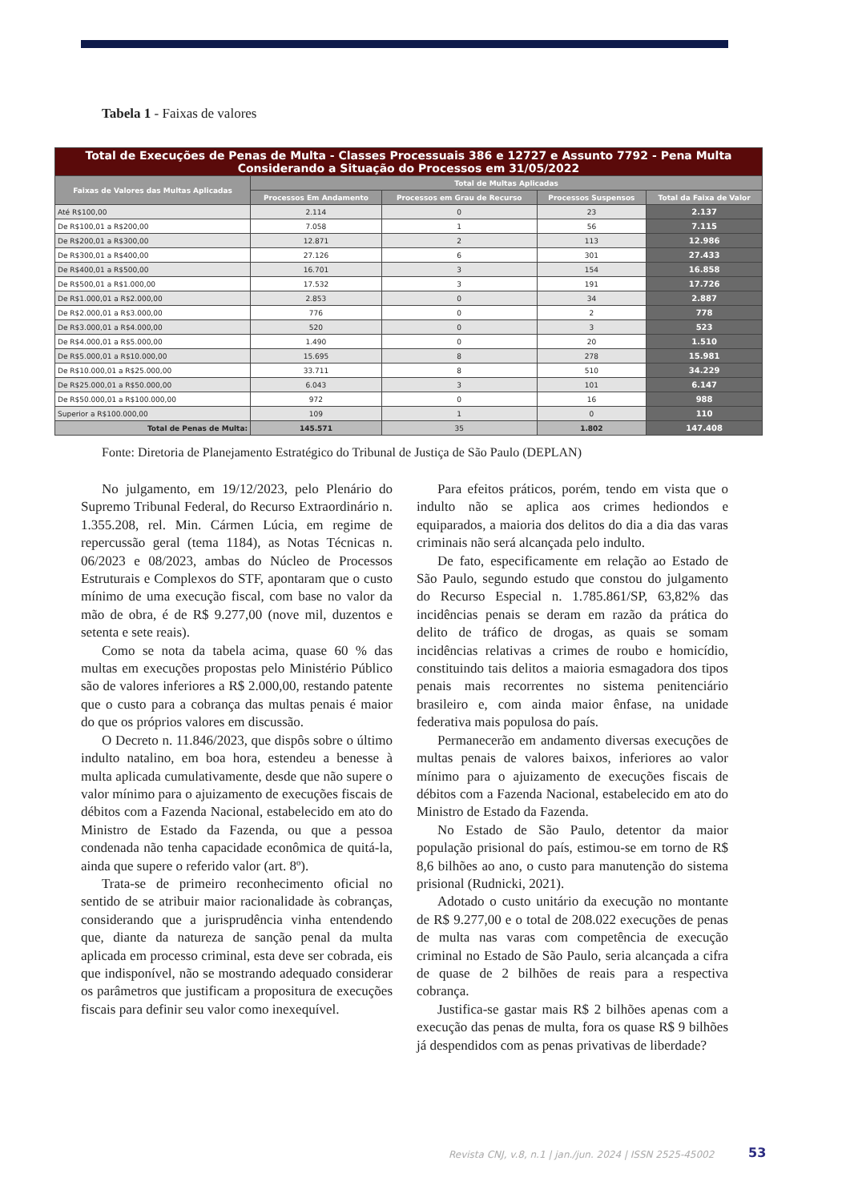Tabela 1 - Faixas de valores
| Total de Execuções de Penas de Multa - Classes Processuais 386 e 12727 e Assunto 7792 - Pena Multa Considerando a Situação do Processos em 31/05/2022 | | | | |
| Faixas de Valores das Multas Aplicadas | Total de Multas Aplicadas | | | |
| | Processos Em Andamento | Processos em Grau de Recurso | Processos Suspensos | Total da Faixa de Valor |
| Até R$100,00 | 2.114 | 0 | 23 | 2.137 |
| De R$100,01 a R$200,00 | 7.058 | 1 | 56 | 7.115 |
| De R$200,01 a R$300,00 | 12.871 | 2 | 113 | 12.986 |
| De R$300,01 a R$400,00 | 27.126 | 6 | 301 | 27.433 |
| De R$400,01 a R$500,00 | 16.701 | 3 | 154 | 16.858 |
| De R$500,01 a R$1.000,00 | 17.532 | 3 | 191 | 17.726 |
| De R$1.000,01 a R$2.000,00 | 2.853 | 0 | 34 | 2.887 |
| De R$2.000,01 a R$3.000,00 | 776 | 0 | 2 | 778 |
| De R$3.000,01 a R$4.000,00 | 520 | 0 | 3 | 523 |
| De R$4.000,01 a R$5.000,00 | 1.490 | 0 | 20 | 1.510 |
| De R$5.000,01 a R$10.000,00 | 15.695 | 8 | 278 | 15.981 |
| De R$10.000,01 a R$25.000,00 | 33.711 | 8 | 510 | 34.229 |
| De R$25.000,01 a R$50.000,00 | 6.043 | 3 | 101 | 6.147 |
| De R$50.000,01 a R$100.000,00 | 972 | 0 | 16 | 988 |
| Superior a R$100.000,00 | 109 | 1 | 0 | 110 |
| Total de Penas de Multa: | 145.571 | 35 | 1.802 | 147.408 |
Fonte: Diretoria de Planejamento Estratégico do Tribunal de Justiça de São Paulo (DEPLAN)
No julgamento, em 19/12/2023, pelo Plenário do Supremo Tribunal Federal, do Recurso Extraordinário n. 1.355.208, rel. Min. Cármen Lúcia, em regime de repercussão geral (tema 1184), as Notas Técnicas n. 06/2023 e 08/2023, ambas do Núcleo de Processos Estruturais e Complexos do STF, apontaram que o custo mínimo de uma execução fiscal, com base no valor da mão de obra, é de R$ 9.277,00 (nove mil, duzentos e setenta e sete reais).
Como se nota da tabela acima, quase 60 % das multas em execuções propostas pelo Ministério Público são de valores inferiores a R$ 2.000,00, restando patente que o custo para a cobrança das multas penais é maior do que os próprios valores em discussão.
O Decreto n. 11.846/2023, que dispôs sobre o último indulto natalino, em boa hora, estendeu a benesse à multa aplicada cumulativamente, desde que não supere o valor mínimo para o ajuizamento de execuções fiscais de débitos com a Fazenda Nacional, estabelecido em ato do Ministro de Estado da Fazenda, ou que a pessoa condenada não tenha capacidade econômica de quitá-la, ainda que supere o referido valor (art. 8º).
Trata-se de primeiro reconhecimento oficial no sentido de se atribuir maior racionalidade às cobranças, considerando que a jurisprudência vinha entendendo que, diante da natureza de sanção penal da multa aplicada em processo criminal, esta deve ser cobrada, eis que indisponível, não se mostrando adequado considerar os parâmetros que justificam a propositura de execuções fiscais para definir seu valor como inexequível.
Para efeitos práticos, porém, tendo em vista que o indulto não se aplica aos crimes hediondos e equiparados, a maioria dos delitos do dia a dia das varas criminais não será alcançada pelo indulto.
De fato, especificamente em relação ao Estado de São Paulo, segundo estudo que constou do julgamento do Recurso Especial n. 1.785.861/SP, 63,82% das incidências penais se deram em razão da prática do delito de tráfico de drogas, as quais se somam incidências relativas a crimes de roubo e homicídio, constituindo tais delitos a maioria esmagadora dos tipos penais mais recorrentes no sistema penitenciário brasileiro e, com ainda maior ênfase, na unidade federativa mais populosa do país.
Permanecerão em andamento diversas execuções de multas penais de valores baixos, inferiores ao valor mínimo para o ajuizamento de execuções fiscais de débitos com a Fazenda Nacional, estabelecido em ato do Ministro de Estado da Fazenda.
No Estado de São Paulo, detentor da maior população prisional do país, estimou-se em torno de R$ 8,6 bilhões ao ano, o custo para manutenção do sistema prisional (Rudnicki, 2021).
Adotado o custo unitário da execução no montante de R$ 9.277,00 e o total de 208.022 execuções de penas de multa nas varas com competência de execução criminal no Estado de São Paulo, seria alcançada a cifra de quase de 2 bilhões de reais para a respectiva cobrança.
Justifica-se gastar mais R$ 2 bilhões apenas com a execução das penas de multa, fora os quase R$ 9 bilhões já despendidos com as penas privativas de liberdade?
Revista CNJ, v.8, n.1 | jan./jun. 2024 | ISSN 2525-45002
53